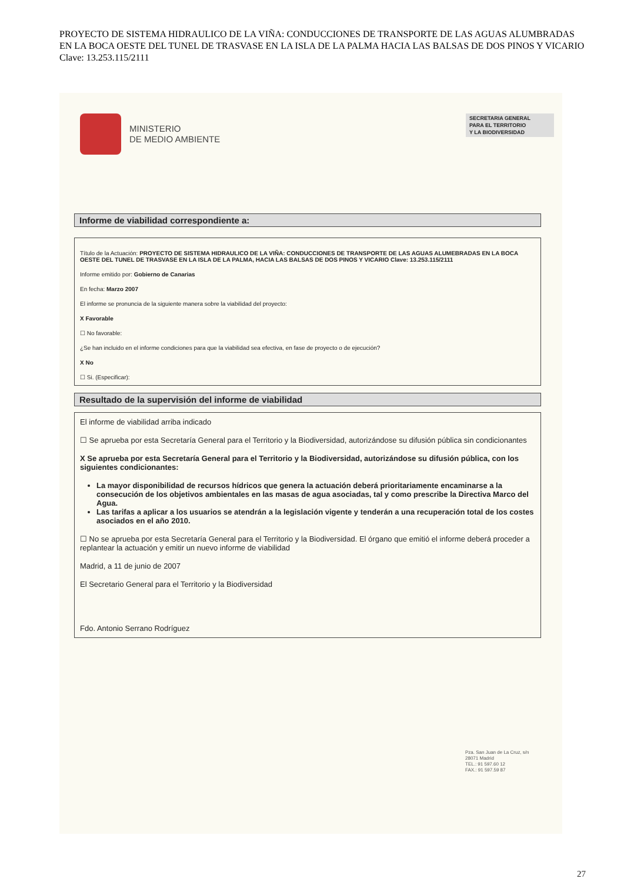PROYECTO DE SISTEMA HIDRAULICO DE LA VIÑA: CONDUCCIONES DE TRANSPORTE DE LAS AGUAS ALUMBRADAS EN LA BOCA OESTE DEL TUNEL DE TRASVASE EN LA ISLA DE LA PALMA HACIA LAS BALSAS DE DOS PINOS Y VICARIO Clave: 13.253.115/2111
MINISTERIO
DE MEDIO AMBIENTE
SECRETARIA GENERAL
PARA EL TERRITORIO
Y LA BIODIVERSIDAD
Informe de viabilidad correspondiente a:
Título de la Actuación: PROYECTO DE SISTEMA HIDRAULICO DE LA VIÑA: CONDUCCIONES DE TRANSPORTE DE LAS AGUAS ALUMEBRADAS EN LA BOCA OESTE DEL TUNEL DE TRASVASE EN LA ISLA DE LA PALMA, HACIA LAS BALSAS DE DOS PINOS Y VICARIO Clave: 13.253.115/2111
Informe emitido por: Gobierno de Canarias
En fecha: Marzo 2007
El informe se pronuncia de la siguiente manera sobre la viabilidad del proyecto:
X Favorable
☐ No favorable:
¿Se han incluido en el informe condiciones para que la viabilidad sea efectiva, en fase de proyecto o de ejecución?
X No
☐ Si. (Especificar):
Resultado de la supervisión del informe de viabilidad
El informe de viabilidad arriba indicado
☐ Se aprueba por esta Secretaría General para el Territorio y la Biodiversidad, autorizándose su difusión pública sin condicionantes
X Se aprueba por esta Secretaría General para el Territorio y la Biodiversidad, autorizándose su difusión pública, con los siguientes condicionantes:
La mayor disponibilidad de recursos hídricos que genera la actuación deberá prioritariamente encaminarse a la consecución de los objetivos ambientales en las masas de agua asociadas, tal y como prescribe la Directiva Marco del Agua.
Las tarifas a aplicar a los usuarios se atendrán a la legislación vigente y tenderán a una recuperación total de los costes asociados en el año 2010.
☐ No se aprueba por esta Secretaría General para el Territorio y la Biodiversidad. El órgano que emitió el informe deberá proceder a replantear la actuación y emitir un nuevo informe de viabilidad
Madrid, a 11 de junio de 2007
El Secretario General para el Territorio y la Biodiversidad
Fdo. Antonio Serrano Rodríguez
Pza. San Juan de La Cruz, s/n
28071 Madrid
TEL.: 91 597.60 12
FAX.: 91 597.59 87
27